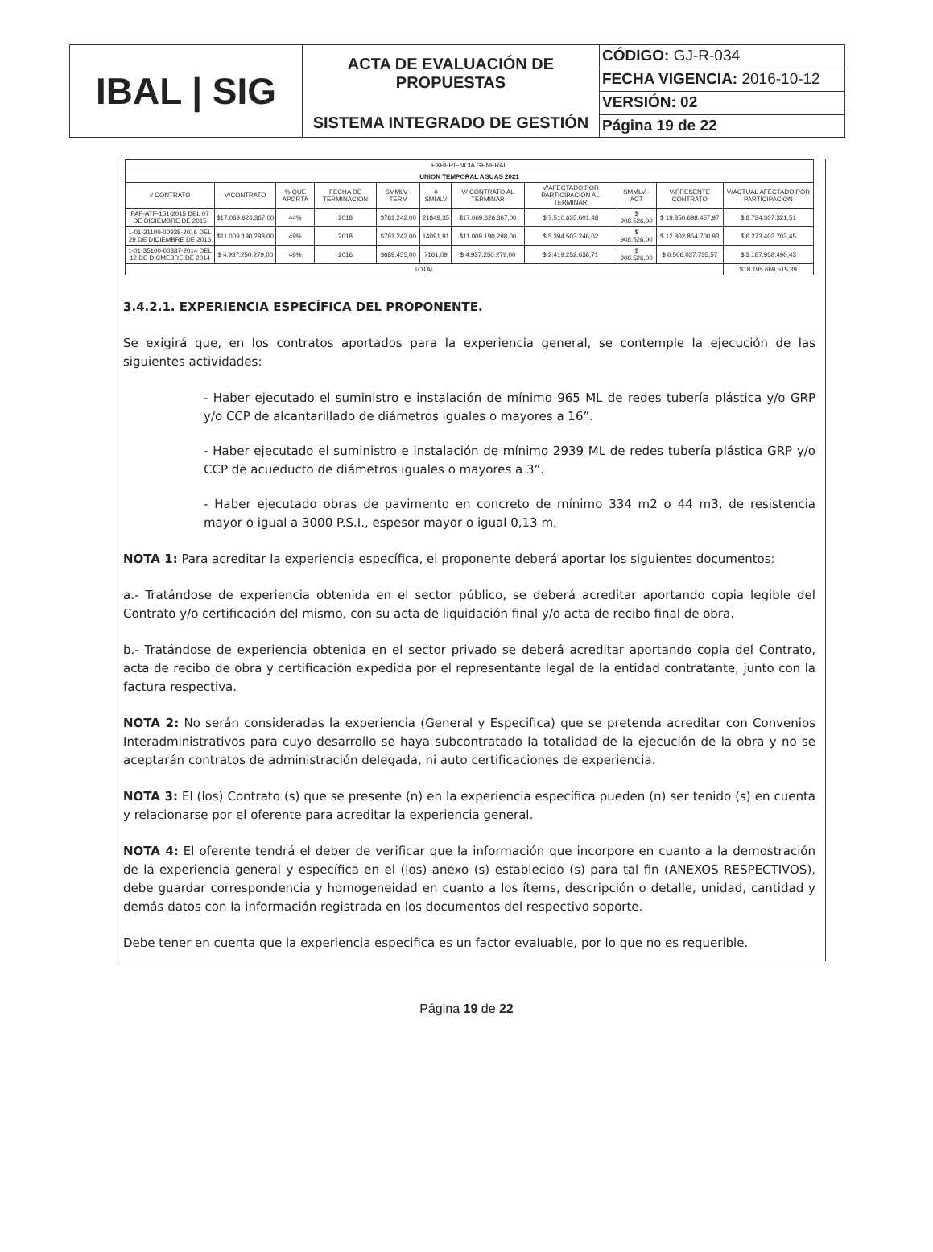IBAL | SIG
ACTA DE EVALUACIÓN DE
PROPUESTAS
SISTEMA INTEGRADO DE GESTIÓN
CÓDIGO: GJ-R-034
FECHA VIGENCIA: 2016-10-12
VERSIÓN: 02
Página 19 de 22
| EXPERIENCIA GENERAL | | | | | | | | | | |
| --- | --- | --- | --- | --- | --- | --- | --- | --- | --- | --- |
| UNION TEMPORAL AGUAS 2021 | | | | | | | | | | |
| # CONTRATO | V/CONTRATO | % QUE APORTA | FECHA DE TERMINACIÓN | SMMLV - TERM | # SMMLV | V/ CONTRATO AL TERMINAR | V/AFECTADO POR PARTICIPACIÓN AL TERMINAR | SMMLV - ACT | V/PRESENTE CONTRATO | V/ACTUAL AFECTADO POR PARTICIPACIÓN |
| PAF-ATF-151-2015 DEL 07 DE DICIEMBRE DE 2015 | $17.069.626.367,00 | 44% | 2018 | $781.242,00 | 21849,35 | $17.069.626.367,00 | $ 7.510.635.601,48 | $ 908.526,00 | $ 19.850.698.457,97 | $ 8.734.307.321,51 |
| 1-01-31100-00938-2016 DEL 29 DE DICIEMBRE DE 2016 | $11.009.190.298,00 | 49% | 2018 | $781.242,00 | 14091,91 | $11.009.190.298,00 | $ 5.394.503.246,02 | $ 908.526,00 | $ 12.802.864.700,93 | $ 6.273.403.703,45 |
| 1-01-35100-00887-2014 DEL 12 DE DICMEBRE DE 2014 | $ 4.937.250.279,00 | 49% | 2016 | $689.455,00 | 7161,09 | $ 4.937.250.279,00 | $ 2.419.252.636,71 | $ 908.526,00 | $ 6.506.037.735,57 | $ 3.187.958.490,43 |
| TOTAL | | | | | | | | | | $18.195.669.515,39 |
3.4.2.1. EXPERIENCIA ESPECÍFICA DEL PROPONENTE.
Se exigirá que, en los contratos aportados para la experiencia general, se contemple la ejecución de las siguientes actividades:
- Haber ejecutado el suministro e instalación de mínimo 965 ML de redes tubería plástica y/o GRP y/o CCP de alcantarillado de diámetros iguales o mayores a 16”.
- Haber ejecutado el suministro e instalación de mínimo 2939 ML de redes tubería plástica GRP y/o CCP de acueducto de diámetros iguales o mayores a 3”.
- Haber ejecutado obras de pavimento en concreto de mínimo 334 m2 o 44 m3, de resistencia mayor o igual a 3000 P.S.I., espesor mayor o igual 0,13 m.
NOTA 1: Para acreditar la experiencia específica, el proponente deberá aportar los siguientes documentos:
a.- Tratándose de experiencia obtenida en el sector público, se deberá acreditar aportando copia legible del Contrato y/o certificación del mismo, con su acta de liquidación final y/o acta de recibo final de obra.
b.- Tratándose de experiencia obtenida en el sector privado se deberá acreditar aportando copia del Contrato, acta de recibo de obra y certificación expedida por el representante legal de la entidad contratante, junto con la factura respectiva.
NOTA 2: No serán consideradas la experiencia (General y Especifica) que se pretenda acreditar con Convenios Interadministrativos para cuyo desarrollo se haya subcontratado la totalidad de la ejecución de la obra y no se aceptarán contratos de administración delegada, ni auto certificaciones de experiencia.
NOTA 3: El (los) Contrato (s) que se presente (n) en la experiencia específica pueden (n) ser tenido (s) en cuenta y relacionarse por el oferente para acreditar la experiencia general.
NOTA 4: El oferente tendrá el deber de verificar que la información que incorpore en cuanto a la demostración de la experiencia general y específica en el (los) anexo (s) establecido (s) para tal fin (ANEXOS RESPECTIVOS), debe guardar correspondencia y homogeneidad en cuanto a los ítems, descripción o detalle, unidad, cantidad y demás datos con la información registrada en los documentos del respectivo soporte.
Debe tener en cuenta que la experiencia especifica es un factor evaluable, por lo que no es requerible.
Página 19 de 22